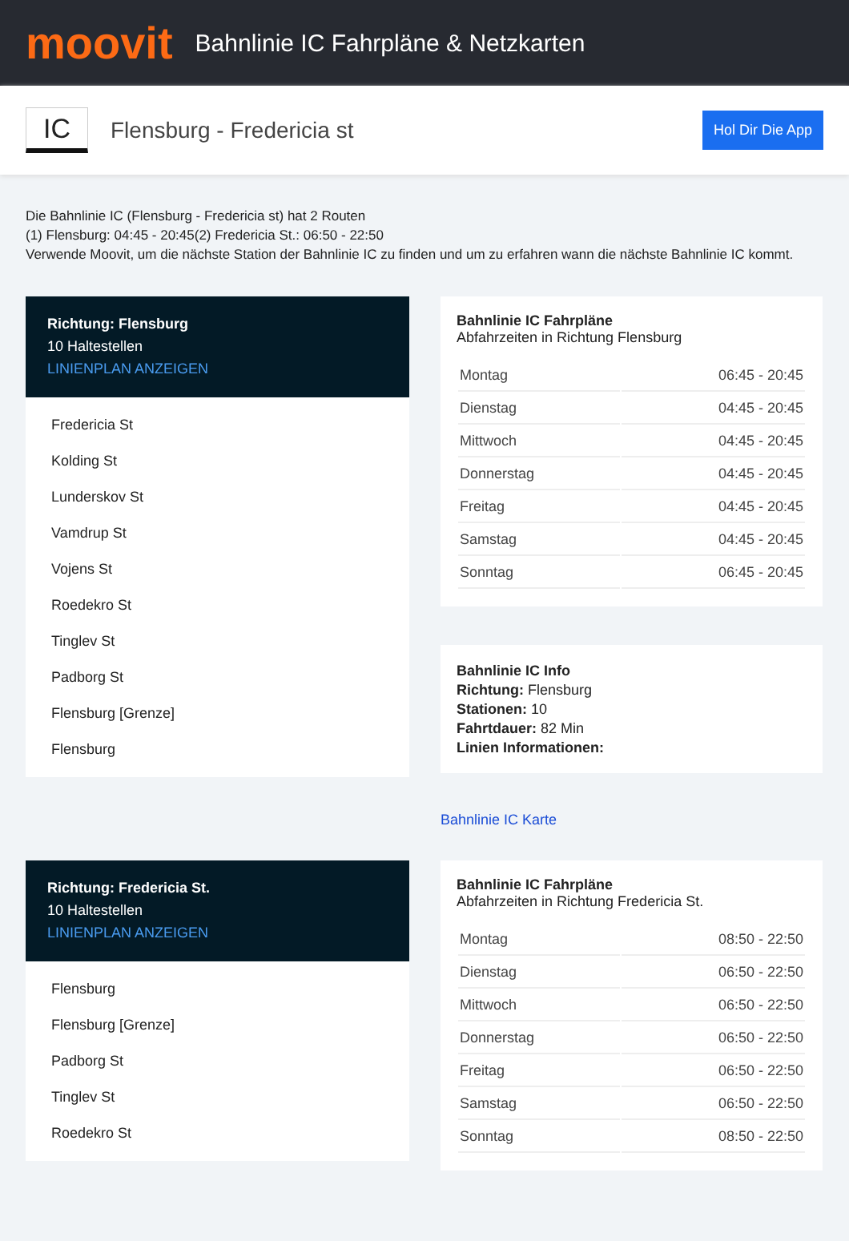moovit
Bahnlinie IC Fahrpläne & Netzkarten
IC
Flensburg - Fredericia st
Hol Dir Die App
Die Bahnlinie IC (Flensburg - Fredericia st) hat 2 Routen
(1) Flensburg: 04:45 - 20:45(2) Fredericia St.: 06:50 - 22:50
Verwende Moovit, um die nächste Station der Bahnlinie IC zu finden und um zu erfahren wann die nächste Bahnlinie IC kommt.
Richtung: Flensburg
10 Haltestellen
LINIENPLAN ANZEIGEN
Fredericia St
Kolding St
Lunderskov St
Vamdrup St
Vojens St
Roedekro St
Tinglev St
Padborg St
Flensburg [Grenze]
Flensburg
Bahnlinie IC Fahrpläne
Abfahrzeiten in Richtung Flensburg
| Montag | 06:45 - 20:45 |
| Dienstag | 04:45 - 20:45 |
| Mittwoch | 04:45 - 20:45 |
| Donnerstag | 04:45 - 20:45 |
| Freitag | 04:45 - 20:45 |
| Samstag | 04:45 - 20:45 |
| Sonntag | 06:45 - 20:45 |
Bahnlinie IC Info
Richtung: Flensburg
Stationen: 10
Fahrtdauer: 82 Min
Linien Informationen:
Bahnlinie IC Karte
Richtung: Fredericia St.
10 Haltestellen
LINIENPLAN ANZEIGEN
Flensburg
Flensburg [Grenze]
Padborg St
Tinglev St
Roedekro St
Bahnlinie IC Fahrpläne
Abfahrzeiten in Richtung Fredericia St.
| Montag | 08:50 - 22:50 |
| Dienstag | 06:50 - 22:50 |
| Mittwoch | 06:50 - 22:50 |
| Donnerstag | 06:50 - 22:50 |
| Freitag | 06:50 - 22:50 |
| Samstag | 06:50 - 22:50 |
| Sonntag | 08:50 - 22:50 |